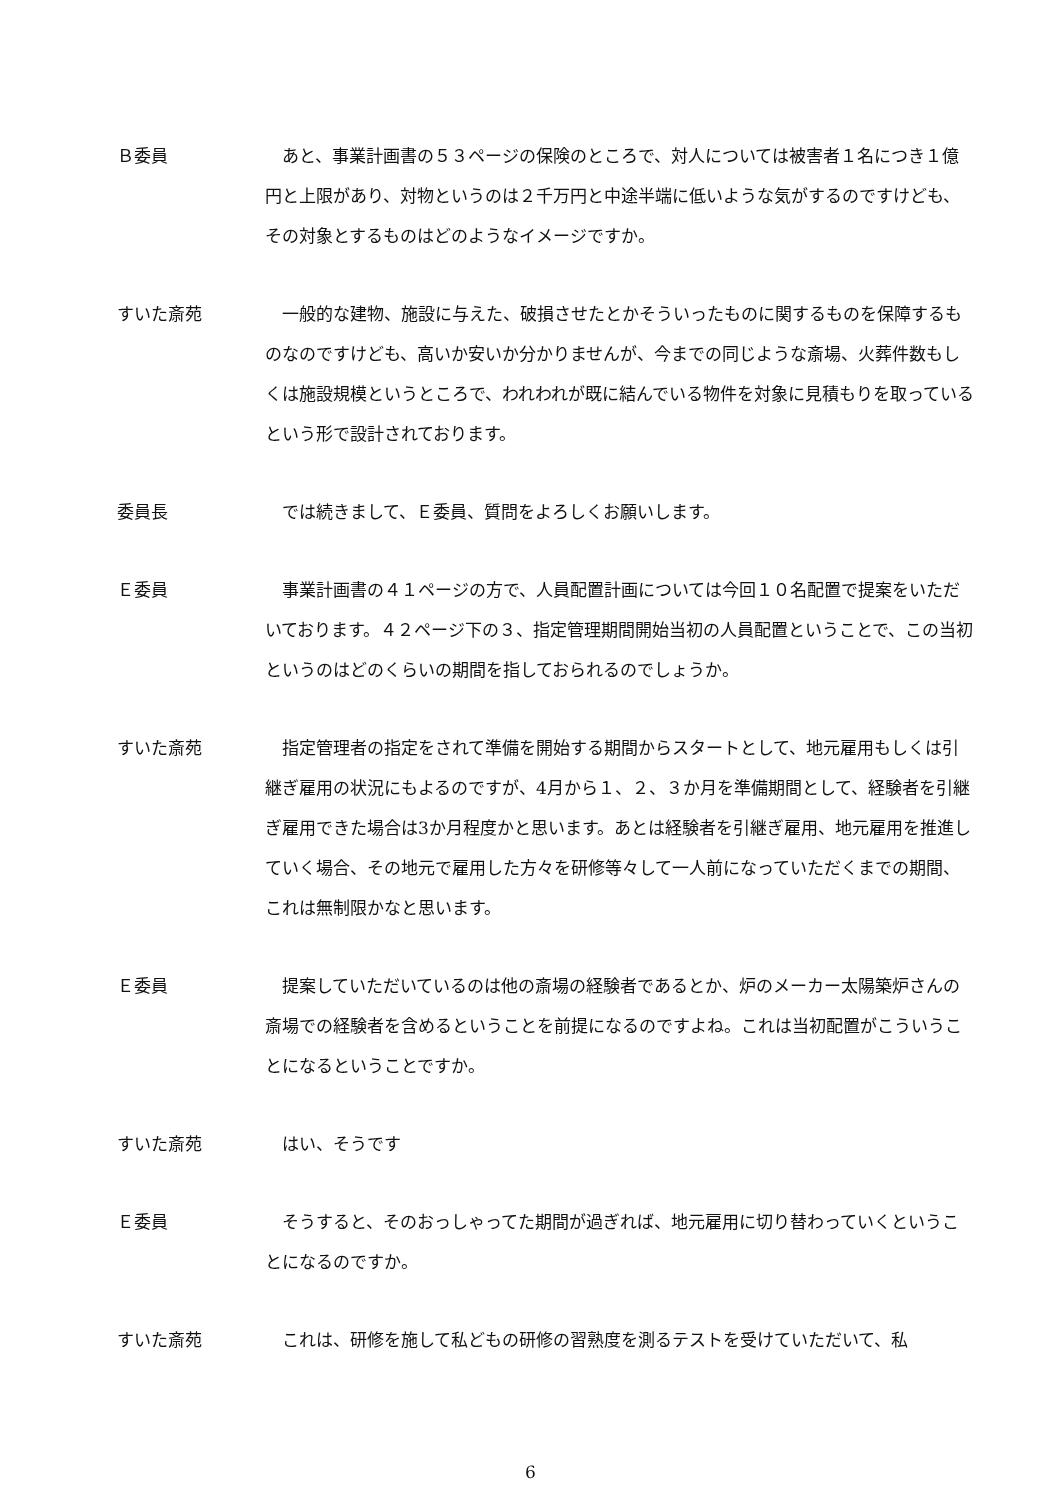Ｂ委員 あと、事業計画書の５３ページの保険のところで、対人については被害者１名につき１億円と上限があり、対物というのは２千万円と中途半端に低いような気がするのですけども、その対象とするものはどのようなイメージですか。
すいた斎苑 一般的な建物、施設に与えた、破損させたとかそういったものに関するものを保障するものなのですけども、高いか安いか分かりませんが、今までの同じような斎場、火葬件数もしくは施設規模というところで、われわれが既に結んでいる物件を対象に見積もりを取っているという形で設計されております。
委員長 では続きまして、Ｅ委員、質問をよろしくお願いします。
Ｅ委員 事業計画書の４１ページの方で、人員配置計画については今回１０名配置で提案をいただいております。４２ページ下の３、指定管理期間開始当初の人員配置ということで、この当初というのはどのくらいの期間を指しておられるのでしょうか。
すいた斎苑 指定管理者の指定をされて準備を開始する期間からスタートとして、地元雇用もしくは引継ぎ雇用の状況にもよるのですが、4月から１、２、３か月を準備期間として、経験者を引継ぎ雇用できた場合は3か月程度かと思います。あとは経験者を引継ぎ雇用、地元雇用を推進していく場合、その地元で雇用した方々を研修等々して一人前になっていただくまでの期間、これは無制限かなと思います。
Ｅ委員 提案していただいているのは他の斎場の経験者であるとか、炉のメーカー太陽築炉さんの斎場での経験者を含めるということを前提になるのですよね。これは当初配置がこういうことになるということですか。
すいた斎苑 はい、そうです
Ｅ委員 そうすると、そのおっしゃってた期間が過ぎれば、地元雇用に切り替わっていくということになるのですか。
すいた斎苑 これは、研修を施して私どもの研修の習熟度を測るテストを受けていただいて、私
6